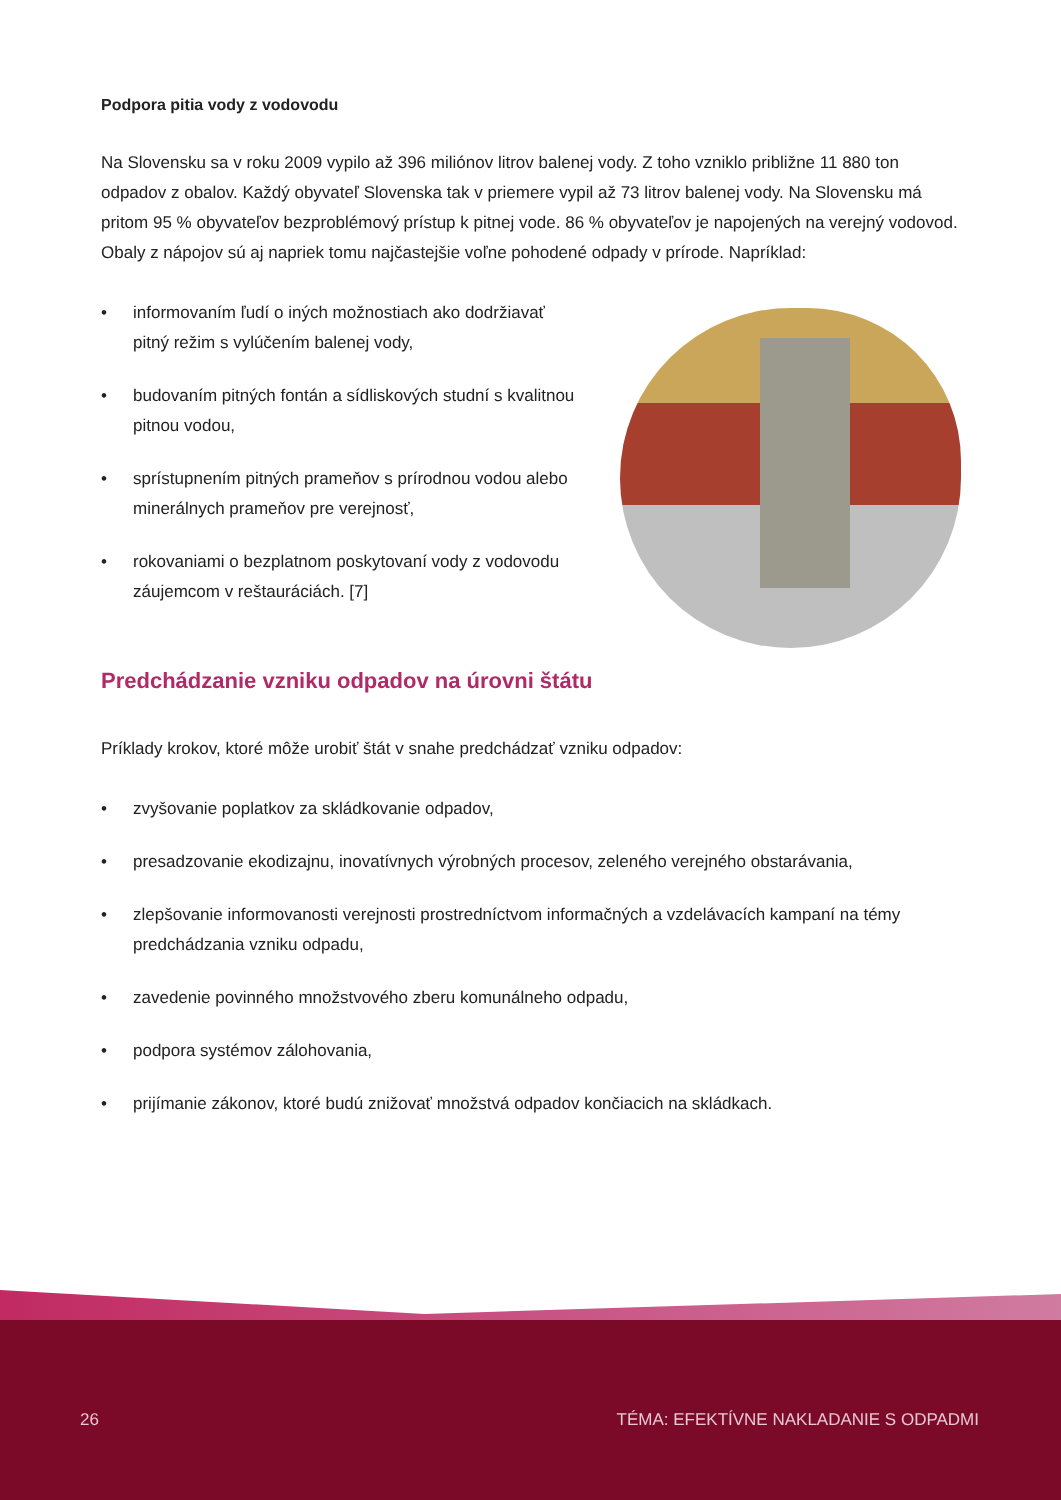Podpora pitia vody z vodovodu
Na Slovensku sa v roku 2009 vypilo až 396 miliónov litrov balenej vody. Z toho vzniklo približne 11 880 ton odpadov z obalov. Každý obyvateľ Slovenska tak v priemere vypil až 73 litrov balenej vody. Na Slovensku má pritom 95 % obyvateľov bezproblémový prístup k pitnej vode. 86 % obyvateľov je napojených na verejný vodovod. Obaly z nápojov sú aj napriek tomu najčastejšie voľne pohodené odpady v prírode. Napríklad:
• informovaním ľudí o iných možnostiach ako dodržiavať pitný režim s vylúčením balenej vody,
• budovaním pitných fontán a sídliskových studní s kvalitnou pitnou vodou,
• sprístupnením pitných prameňov s prírodnou vodou alebo minerálnych prameňov pre verejnosť,
• rokovaniami o bezplatnom poskytovaní vody z vodovodu záujemcom v reštauráciách. [7]
Predchádzanie vzniku odpadov na úrovni štátu
Príklady krokov, ktoré môže urobiť štát v snahe predchádzať vzniku odpadov:
• zvyšovanie poplatkov za skládkovanie odpadov,
• presadzovanie ekodizajnu, inovatívnych výrobných procesov, zeleného verejného obstarávania,
• zlepšovanie informovanosti verejnosti prostredníctvom informačných a vzdelávacích kampaní na témy predchádzania vzniku odpadu,
• zavedenie povinného množstvového zberu komunálneho odpadu,
• podpora systémov zálohovania,
• prijímanie zákonov, ktoré budú znižovať množstvá odpadov končiacich na skládkach.
26 TÉMA: EFEKTÍVNE NAKLADANIE S ODPADMI